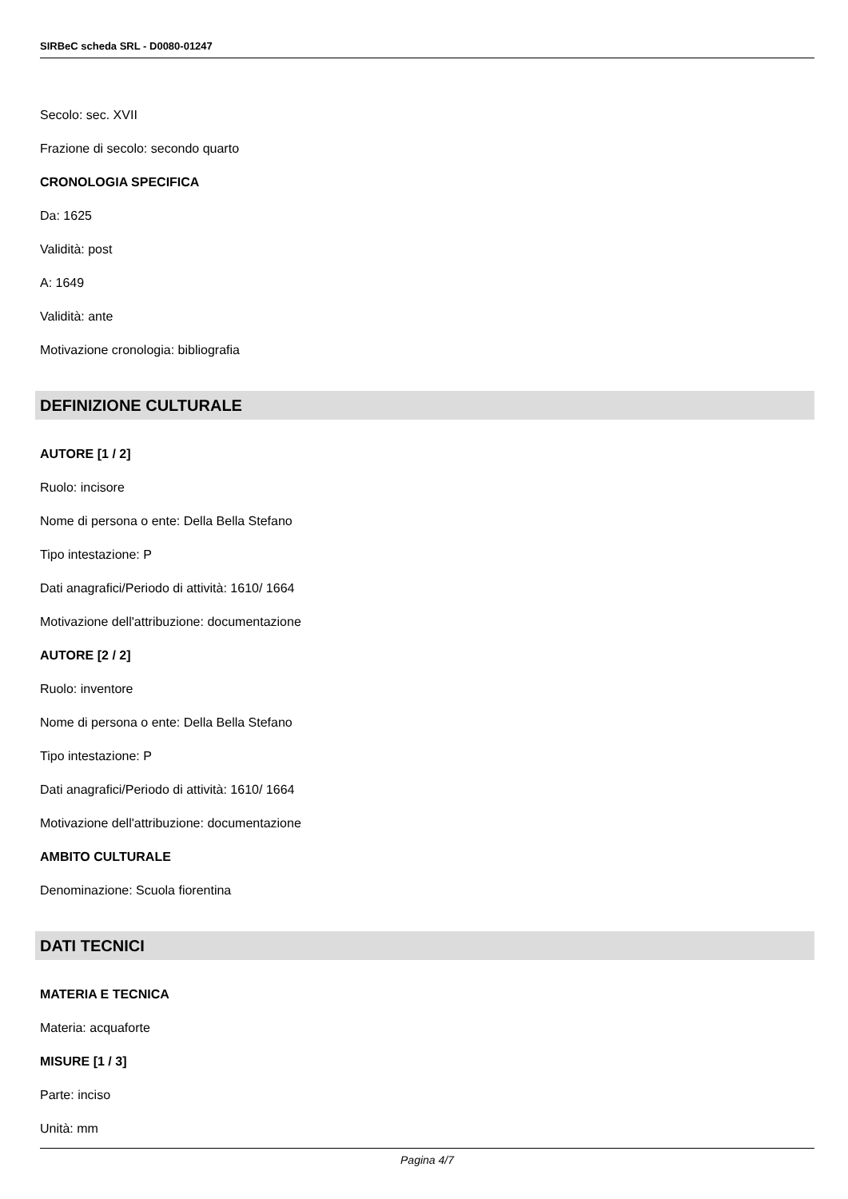SIRBeC scheda SRL - D0080-01247
Secolo: sec. XVII
Frazione di secolo: secondo quarto
CRONOLOGIA SPECIFICA
Da: 1625
Validità: post
A: 1649
Validità: ante
Motivazione cronologia: bibliografia
DEFINIZIONE CULTURALE
AUTORE [1 / 2]
Ruolo: incisore
Nome di persona o ente: Della Bella Stefano
Tipo intestazione: P
Dati anagrafici/Periodo di attività: 1610/ 1664
Motivazione dell'attribuzione: documentazione
AUTORE [2 / 2]
Ruolo: inventore
Nome di persona o ente: Della Bella Stefano
Tipo intestazione: P
Dati anagrafici/Periodo di attività: 1610/ 1664
Motivazione dell'attribuzione: documentazione
AMBITO CULTURALE
Denominazione: Scuola fiorentina
DATI TECNICI
MATERIA E TECNICA
Materia: acquaforte
MISURE [1 / 3]
Parte: inciso
Unità: mm
Pagina 4/7